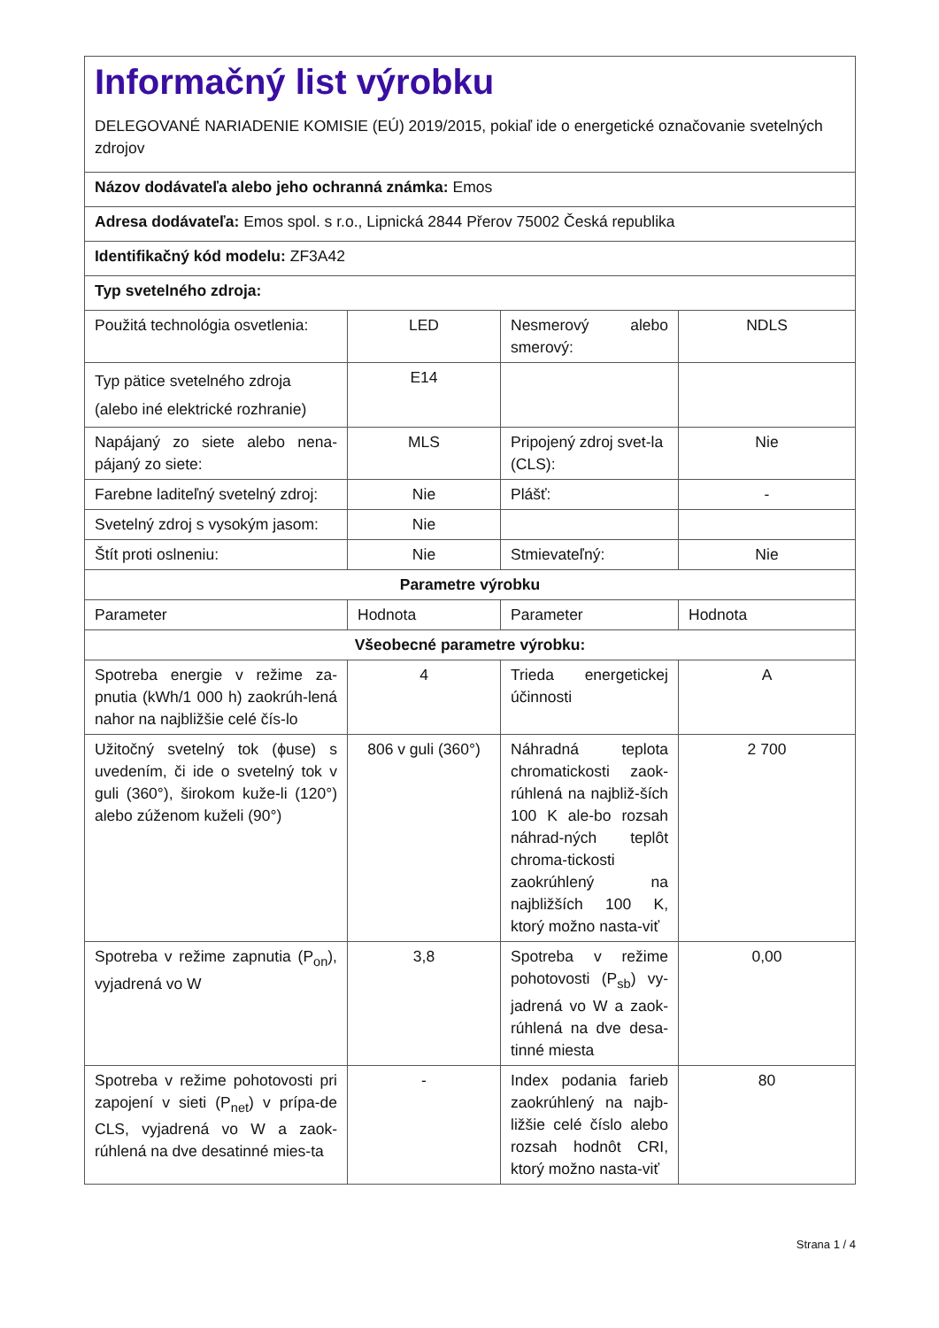| Informačný list výrobku DELEGOVANÉ NARIADENIE KOMISIE (EÚ) 2019/2015, pokiaľ ide o energetické označovanie svetelných zdrojov | | | |
| Názov dodávateľa alebo jeho ochranná známka: Emos | | | |
| Adresa dodávateľa: Emos spol. s r.o., Lipnická 2844 Přerov 75002 Česká republika | | | |
| Identifikačný kód modelu: ZF3A42 | | | |
| Typ svetelného zdroja: | | | |
| Použitá technológia osvetlenia: | LED | Nesmerový alebo smerový: | NDLS |
| Typ pätice svetelného zdroja (alebo iné elektrické rozhranie) | E14 | | |
| Napájaný zo siete alebo nena-pájaný zo siete: | MLS | Pripojený zdroj svet-la (CLS): | Nie |
| Farebne laditeľný svetelný zdroj: | Nie | Plášť: | - |
| Svetelný zdroj s vysokým jasom: | Nie | | |
| Štít proti oslneniu: | Nie | Stmievateľný: | Nie |
| Parametre výrobku | | | |
| Parameter | Hodnota | Parameter | Hodnota |
| Všeobecné parametre výrobku: | | | |
| Spotreba energie v režime za-pnutia (kWh/1 000 h) zaokrúh-lená nahor na najbližšie celé čís-lo | 4 | Trieda energetickej účinnosti | A |
| Užitočný svetelný tok (ϕuse) s uvedením, či ide o svetelný tok v guli (360°), širokom kuže-li (120°) alebo zúženom kuželi (90°) | 806 v guli (360°) | Náhradná teplota chromatickosti zaok-rúhlená na najbliž-ších 100 K ale-bo rozsah náhrad-ných teplôt chroma-tickosti zaokrúhlený na najbližších 100 K, ktorý možno nasta-viť | 2 700 |
| Spotreba v režime zapnutia (P<sub>on</sub>), vyjadrená vo W | 3,8 | Spotreba v režime pohotovosti (P<sub>sb</sub>) vy-jadrená vo W a zaok-rúhlená na dve desa-tinné miesta | 0,00 |
| Spotreba v režime pohotovosti pri zapojení v sieti (P<sub>net</sub>) v prípa-de CLS, vyjadrená vo W a zaok-rúhlená na dve desatinné mies-ta | - | Index podania farieb zaokrúhlený na najb-ližšie celé číslo alebo rozsah hodnôt CRI, ktorý možno nasta-viť | 80 |
Strana 1 / 4